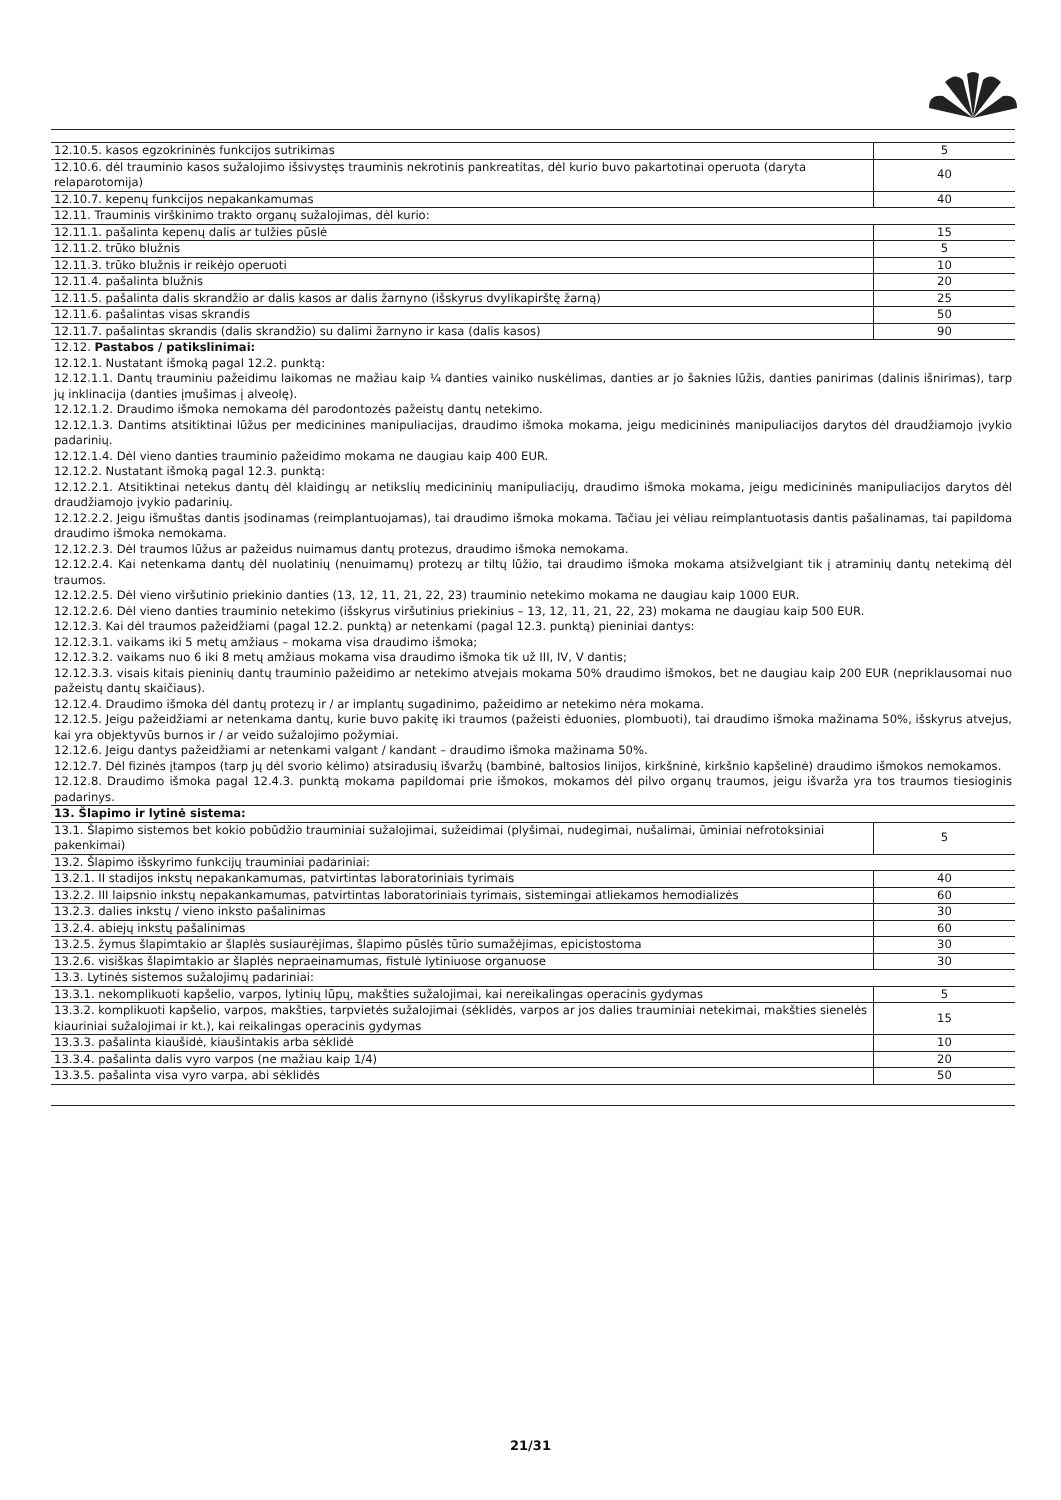| 12.10.5. kasos egzokrininės funkcijos sutrikimas | 5 |
| 12.10.6. dėl trauminio kasos sužalojimo išsivystęs trauminis nekrotinis pankreatitas, dėl kurio buvo pakartotinai operuota (daryta relaparotomija) | 40 |
| 12.10.7. kepenų funkcijos nepakankamumas | 40 |
| 12.11. Trauminis virškinimo trakto organų sužalojimas, dėl kurio: | |
| 12.11.1. pašalinta kepenų dalis ar tulžies pūslė | 15 |
| 12.11.2. trūko blužnis | 5 |
| 12.11.3. trūko blužnis ir reikėjo operuoti | 10 |
| 12.11.4. pašalinta blužnis | 20 |
| 12.11.5. pašalinta dalis skrandžio ar dalis kasos ar dalis žarnyno (išskyrus dvylikapirštę žarną) | 25 |
| 12.11.6. pašalintas visas skrandis | 50 |
| 12.11.7. pašalintas skrandis (dalis skrandžio) su dalimi žarnyno ir kasa (dalis kasos) | 90 |
12.12. Pastabos / patikslinimai:
12.12.1. Nustatant išmoką pagal 12.2. punktą:
12.12.1.1. Dantų trauminiu pažeidimu laikomas ne mažiau kaip ¼ danties vainiko nuskėlimas, danties ar jo šaknies lūžis, danties panirimas (dalinis išnirimas), tarp jų inklinacija (danties įmušimas į alveolę).
12.12.1.2. Draudimo išmoka nemokama dėl parodontozės pažeistų dantų netekimo.
12.12.1.3. Dantims atsitiktinai lūžus per medicinines manipuliacijas, draudimo išmoka mokama, jeigu medicininės manipuliacijos darytos dėl draudžiamojo įvykio padarinių.
12.12.1.4. Dėl vieno danties trauminio pažeidimo mokama ne daugiau kaip 400 EUR.
12.12.2. Nustatant išmoką pagal 12.3. punktą:
12.12.2.1. Atsitiktinai netekus dantų dėl klaidingų ar netikslių medicininių manipuliacijų, draudimo išmoka mokama, jeigu medicininės manipuliacijos darytos dėl draudžiamojo įvykio padarinių.
12.12.2.2. Jeigu išmuštas dantis įsodinamas (reimplantuojamas), tai draudimo išmoka mokama. Tačiau jei vėliau reimplantuotasis dantis pašalinamas, tai papildoma draudimo išmoka nemokama.
12.12.2.3. Dėl traumos lūžus ar pažeidus nuimamus dantų protezus, draudimo išmoka nemokama.
12.12.2.4. Kai netenkama dantų dėl nuolatinių (nenuimamų) protezų ar tiltų lūžio, tai draudimo išmoka mokama atsižvelgiant tik į atraminių dantų netekimą dėl traumos.
12.12.2.5. Dėl vieno viršutinio priekinio danties (13, 12, 11, 21, 22, 23) trauminio netekimo mokama ne daugiau kaip 1000 EUR.
12.12.2.6. Dėl vieno danties trauminio netekimo (išskyrus viršutinius priekinius – 13, 12, 11, 21, 22, 23) mokama ne daugiau kaip 500 EUR.
12.12.3. Kai dėl traumos pažeidžiami (pagal 12.2. punktą) ar netenkami (pagal 12.3. punktą) pieniniai dantys:
12.12.3.1. vaikams iki 5 metų amžiaus – mokama visa draudimo išmoka;
12.12.3.2. vaikams nuo 6 iki 8 metų amžiaus mokama visa draudimo išmoka tik už III, IV, V dantis;
12.12.3.3. visais kitais pieninių dantų trauminio pažeidimo ar netekimo atvejais mokama 50% draudimo išmokos, bet ne daugiau kaip 200 EUR (nepriklausomai nuo pažeistų dantų skaičiaus).
12.12.4. Draudimo išmoka dėl dantų protezų ir / ar implantų sugadinimo, pažeidimo ar netekimo nėra mokama.
12.12.5. Jeigu pažeidžiami ar netenkama dantų, kurie buvo pakitę iki traumos (pažeisti ėduonies, plombuoti), tai draudimo išmoka mažinama 50%, išskyrus atvejus, kai yra objektyvūs burnos ir / ar veido sužalojimo požymiai.
12.12.6. Jeigu dantys pažeidžiami ar netenkami valgant / kandant – draudimo išmoka mažinama 50%.
12.12.7. Dėl fizinės įtampos (tarp jų dėl svorio kėlimo) atsiradusių išvaržų (bambinė, baltosios linijos, kirkšninė, kirkšnio kapšelinė) draudimo išmokos nemokamos.
12.12.8. Draudimo išmoka pagal 12.4.3. punktą mokama papildomai prie išmokos, mokamos dėl pilvo organų traumos, jeigu išvarža yra tos traumos tiesioginis padarinys.
| 13. Šlapimo ir lytinė sistema: | |
| 13.1. Šlapimo sistemos bet kokio pobūdžio trauminiai sužalojimai, sužeidimai (plyšimai, nudegimai, nušalimai, ūminiai nefrotoksiniai pakenkimai) | 5 |
| 13.2. Šlapimo išskyrimo funkcijų trauminiai padariniai: | |
| 13.2.1. II stadijos inkstų nepakankamumas, patvirtintas laboratoriniais tyrimais | 40 |
| 13.2.2. III laipsnio inkstų nepakankamumas, patvirtintas laboratoriniais tyrimais, sistemingai atliekamos hemodializės | 60 |
| 13.2.3. dalies inkstų / vieno inksto pašalinimas | 30 |
| 13.2.4. abiejų inkstų pašalinimas | 60 |
| 13.2.5. žymus šlapimtakio ar šlaplės susiaurėjimas, šlapimo pūslės tūrio sumažėjimas, epicistostoma | 30 |
| 13.2.6. visiškas šlapimtakio ar šlaplės nepraeinamumas, fistulė lytiniuose organuose | 30 |
| 13.3. Lytinės sistemos sužalojimų padariniai: | |
| 13.3.1. nekomplikuoti kapšelio, varpos, lytinių lūpų, makšties sužalojimai, kai nereikalingas operacinis gydymas | 5 |
| 13.3.2. komplikuoti kapšelio, varpos, makšties, tarpvietės sužalojimai (sėklidės, varpos ar jos dalies trauminiai netekimai, makšties sienelės kiauriniai sužalojimai ir kt.), kai reikalingas operacinis gydymas | 15 |
| 13.3.3. pašalinta kiaušidė, kiaušintakis arba sėklidė | 10 |
| 13.3.4. pašalinta dalis vyro varpos (ne mažiau kaip 1/4) | 20 |
| 13.3.5. pašalinta visa vyro varpa, abi sėklidės | 50 |
21/31